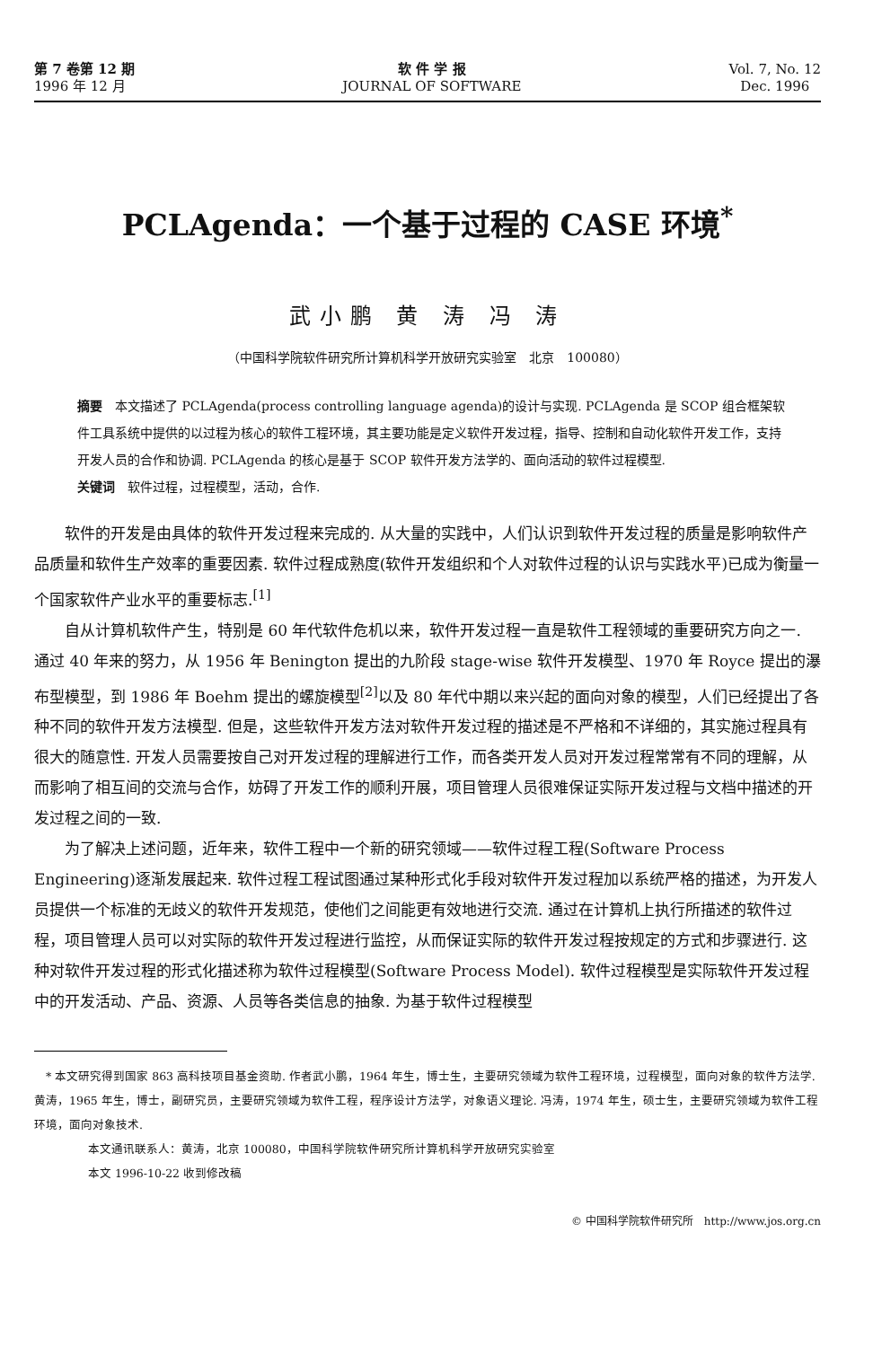第 7 卷第 12 期
1996 年 12 月
软 件 学 报
JOURNAL OF SOFTWARE
Vol. 7, No. 12
Dec. 1996
PCLAgenda：一个基于过程的 CASE 环境<sup>*</sup>
武小鹏 黄 涛 冯 涛
（中国科学院软件研究所计算机科学开放研究实验室　北京　100080）
摘要　本文描述了 PCLAgenda(process controlling language agenda)的设计与实现. PCLAgenda 是 SCOP 组合框架软件工具系统中提供的以过程为核心的软件工程环境，其主要功能是定义软件开发过程，指导、控制和自动化软件开发工作，支持开发人员的合作和协调. PCLAgenda 的核心是基于 SCOP 软件开发方法学的、面向活动的软件过程模型.
关键词　软件过程，过程模型，活动，合作.
软件的开发是由具体的软件开发过程来完成的. 从大量的实践中，人们认识到软件开发过程的质量是影响软件产品质量和软件生产效率的重要因素. 软件过程成熟度(软件开发组织和个人对软件过程的认识与实践水平)已成为衡量一个国家软件产业水平的重要标志.<sup>[1]</sup>
自从计算机软件产生，特别是 60 年代软件危机以来，软件开发过程一直是软件工程领域的重要研究方向之一. 通过 40 年来的努力，从 1956 年 Benington 提出的九阶段 stage-wise 软件开发模型、1970 年 Royce 提出的瀑布型模型，到 1986 年 Boehm 提出的螺旋模型<sup>[2]</sup>以及 80 年代中期以来兴起的面向对象的模型，人们已经提出了各种不同的软件开发方法模型. 但是，这些软件开发方法对软件开发过程的描述是不严格和不详细的，其实施过程具有很大的随意性. 开发人员需要按自己对开发过程的理解进行工作，而各类开发人员对开发过程常常有不同的理解，从而影响了相互间的交流与合作，妨碍了开发工作的顺利开展，项目管理人员很难保证实际开发过程与文档中描述的开发过程之间的一致.
为了解决上述问题，近年来，软件工程中一个新的研究领域——软件过程工程(Software Process Engineering)逐渐发展起来. 软件过程工程试图通过某种形式化手段对软件开发过程加以系统严格的描述，为开发人员提供一个标准的无歧义的软件开发规范，使他们之间能更有效地进行交流. 通过在计算机上执行所描述的软件过程，项目管理人员可以对实际的软件开发过程进行监控，从而保证实际的软件开发过程按规定的方式和步骤进行. 这种对软件开发过程的形式化描述称为软件过程模型(Software Process Model). 软件过程模型是实际软件开发过程中的开发活动、产品、资源、人员等各类信息的抽象. 为基于软件过程模型
　* 本文研究得到国家 863 高科技项目基金资助. 作者武小鹏，1964 年生，博士生，主要研究领域为软件工程环境，过程模型，面向对象的软件方法学. 黄涛，1965 年生，博士，副研究员，主要研究领域为软件工程，程序设计方法学，对象语义理论. 冯涛，1974 年生，硕士生，主要研究领域为软件工程环境，面向对象技术.
本文通讯联系人：黄涛，北京 100080，中国科学院软件研究所计算机科学开放研究实验室
本文 1996-10-22 收到修改稿
© 中国科学院软件研究所　http://www.jos.org.cn